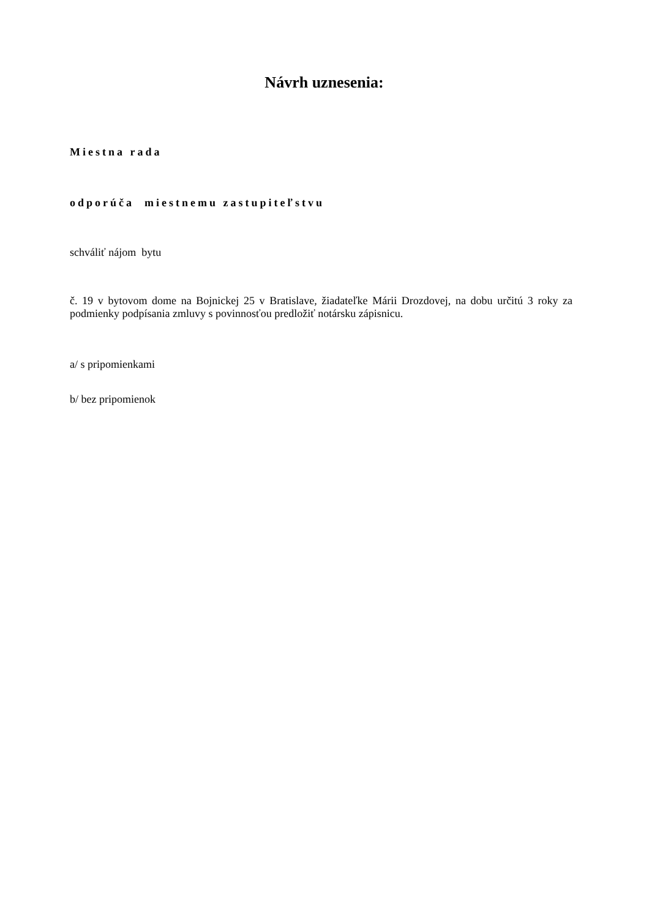Návrh uznesenia:
Miestna rada
odporúča miestnemu zastupiteľstvu
schváliť nájom bytu
č. 19 v bytovom dome na Bojnickej 25 v Bratislave, žiadateľke Márii Drozdovej, na dobu určitú 3 roky za podmienky podpísania zmluvy s povinnosťou predložiť notársku zápisnicu.
a/ s pripomienkami
b/ bez pripomienok